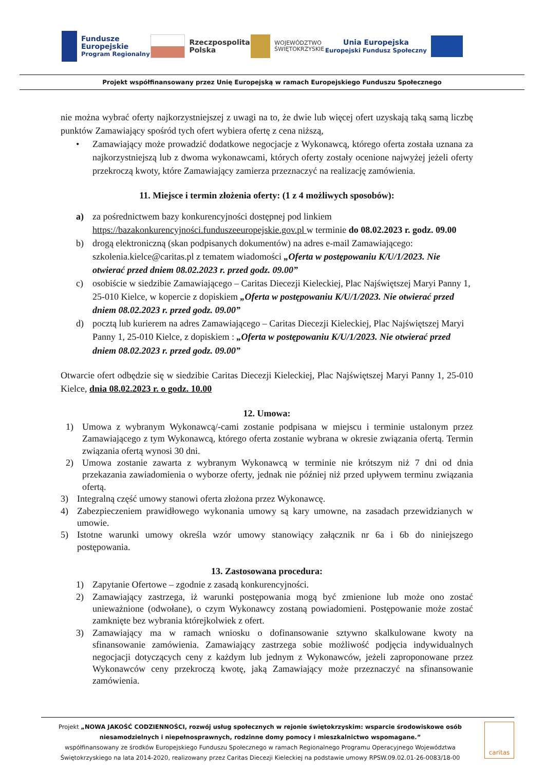Fundusze
Europejskie
Program Regionalny
Rzeczpospolita
Polska
WOJEWÓDZTWO
ŚWIĘTOKRZYSKIE
Unia Europejska
Europejski Fundusz Społeczny
Projekt współfinansowany przez Unię Europejską w ramach Europejskiego Funduszu Społecznego
nie można wybrać oferty najkorzystniejszej z uwagi na to, że dwie lub więcej ofert uzyskają taką samą liczbę punktów Zamawiający spośród tych ofert wybiera ofertę z cena niższą,
• Zamawiający może prowadzić dodatkowe negocjacje z Wykonawcą, którego oferta została uznana za najkorzystniejszą lub z dwoma wykonawcami, których oferty zostały ocenione najwyżej jeżeli oferty przekroczą kwoty, które Zamawiający zamierza przeznaczyć na realizację zamówienia.
11. Miejsce i termin złożenia oferty: (1 z 4 możliwych sposobów):
a) za pośrednictwem bazy konkurencyjności dostępnej pod linkiem https://bazakonkurencyjności.funduszeeuropejskie.gov.pl w terminie do 08.02.2023 r. godz. 09.00
b) drogą elektroniczną (skan podpisanych dokumentów) na adres e-mail Zamawiającego: szkolenia.kielce@caritas.pl z tematem wiadomości „Oferta w postępowaniu K/U/1/2023. Nie otwierać przed dniem 08.02.2023 r. przed godz. 09.00”
c) osobiście w siedzibie Zamawiającego – Caritas Diecezji Kieleckiej, Plac Najświętszej Maryi Panny 1, 25-010 Kielce, w kopercie z dopiskiem „Oferta w postępowaniu K/U/1/2023. Nie otwierać przed dniem 08.02.2023 r. przed godz. 09.00”
d) pocztą lub kurierem na adres Zamawiającego – Caritas Diecezji Kieleckiej, Plac Najświętszej Maryi Panny 1, 25-010 Kielce, z dopiskiem : „Oferta w postępowaniu K/U/1/2023. Nie otwierać przed dniem 08.02.2023 r. przed godz. 09.00”
Otwarcie ofert odbędzie się w siedzibie Caritas Diecezji Kieleckiej, Plac Najświętszej Maryi Panny 1, 25-010 Kielce, dnia 08.02.2023 r. o godz. 10.00
12. Umowa:
1) Umowa z wybranym Wykonawcą/-cami zostanie podpisana w miejscu i terminie ustalonym przez Zamawiającego z tym Wykonawcą, którego oferta zostanie wybrana w okresie związania ofertą. Termin związania ofertą wynosi 30 dni.
2) Umowa zostanie zawarta z wybranym Wykonawcą w terminie nie krótszym niż 7 dni od dnia przekazania zawiadomienia o wyborze oferty, jednak nie później niż przed upływem terminu związania ofertą.
3) Integralną część umowy stanowi oferta złożona przez Wykonawcę.
4) Zabezpieczeniem prawidłowego wykonania umowy są kary umowne, na zasadach przewidzianych w umowie.
5) Istotne warunki umowy określa wzór umowy stanowiący załącznik nr 6a i 6b do niniejszego postępowania.
13. Zastosowana procedura:
1) Zapytanie Ofertowe – zgodnie z zasadą konkurencyjności.
2) Zamawiający zastrzega, iż warunki postępowania mogą być zmienione lub może ono zostać unieważnione (odwołane), o czym Wykonawcy zostaną powiadomieni. Postępowanie może zostać zamknięte bez wybrania którejkolwiek z ofert.
3) Zamawiający ma w ramach wniosku o dofinansowanie sztywno skalkulowane kwoty na sfinansowanie zamówienia. Zamawiający zastrzega sobie możliwość podjęcia indywidualnych negocjacji dotyczących ceny z każdym lub jednym z Wykonawców, jeżeli zaproponowane przez Wykonawców ceny przekroczą kwotę, jaką Zamawiający może przeznaczyć na sfinansowanie zamówienia.
Projekt „NOWA JAKOŚĆ CODZIENNOŚCI, rozwój usług społecznych w rejonie świętokrzyskim: wsparcie środowiskowe osób niesamodzielnych i niepełnosprawnych, rodzinne domy pomocy i mieszkalnictwo wspomagane.”
współfinansowany ze środków Europejskiego Funduszu Społecznego w ramach Regionalnego Programu Operacyjnego Województwa Świętokrzyskiego na lata 2014-2020, realizowany przez Caritas Diecezji Kieleckiej na podstawie umowy RPSW.09.02.01-26-0083/18-00
caritas